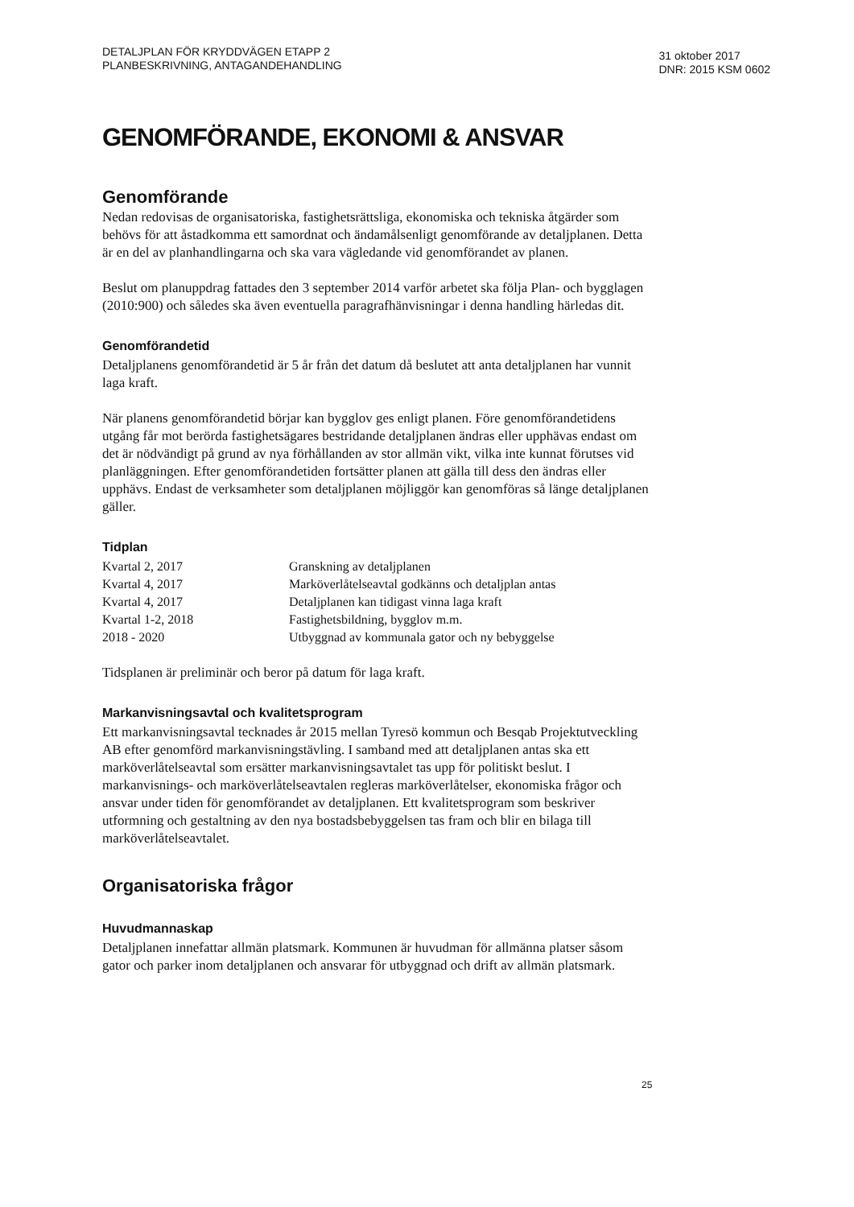DETALJPLAN FÖR KRYDDVÄGEN ETAPP 2
PLANBESKRIVNING, ANTAGANDEHANDLING
31 oktober 2017
DNR: 2015 KSM 0602
GENOMFÖRANDE, EKONOMI & ANSVAR
Genomförande
Nedan redovisas de organisatoriska, fastighetsrättsliga, ekonomiska och tekniska åtgärder som behövs för att åstadkomma ett samordnat och ändamålsenligt genomförande av detaljplanen. Detta är en del av planhandlingarna och ska vara vägledande vid genomförandet av planen.
Beslut om planuppdrag fattades den 3 september 2014 varför arbetet ska följa Plan- och bygglagen (2010:900) och således ska även eventuella paragrafhänvisningar i denna handling härledas dit.
Genomförandetid
Detaljplanens genomförandetid är 5 år från det datum då beslutet att anta detaljplanen har vunnit laga kraft.
När planens genomförandetid börjar kan bygglov ges enligt planen. Före genomförandetidens utgång får mot berörda fastighetsägares bestridande detaljplanen ändras eller upphävas endast om det är nödvändigt på grund av nya förhållanden av stor allmän vikt, vilka inte kunnat förutses vid planläggningen. Efter genomförandetiden fortsätter planen att gälla till dess den ändras eller upphävs. Endast de verksamheter som detaljplanen möjliggör kan genomföras så länge detaljplanen gäller.
Tidplan
| Kvartal 2, 2017 | Granskning av detaljplanen |
| Kvartal 4, 2017 | Marköverlåtelseavtal godkänns och detaljplan antas |
| Kvartal 4, 2017 | Detaljplanen kan tidigast vinna laga kraft |
| Kvartal 1-2, 2018 | Fastighetsbildning, bygglov m.m. |
| 2018 - 2020 | Utbyggnad av kommunala gator och ny bebyggelse |
Tidsplanen är preliminär och beror på datum för laga kraft.
Markanvisningsavtal och kvalitetsprogram
Ett markanvisningsavtal tecknades år 2015 mellan Tyresö kommun och Besqab Projektutveckling AB efter genomförd markanvisningstävling. I samband med att detaljplanen antas ska ett marköverlåtelseavtal som ersätter markanvisningsavtalet tas upp för politiskt beslut. I markanvisnings- och marköverlåtelseavtalen regleras marköverlåtelser, ekonomiska frågor och ansvar under tiden för genomförandet av detaljplanen. Ett kvalitetsprogram som beskriver utformning och gestaltning av den nya bostadsbebyggelsen tas fram och blir en bilaga till marköverlåtelseavtalet.
Organisatoriska frågor
Huvudmannaskap
Detaljplanen innefattar allmän platsmark. Kommunen är huvudman för allmänna platser såsom gator och parker inom detaljplanen och ansvarar för utbyggnad och drift av allmän platsmark.
25